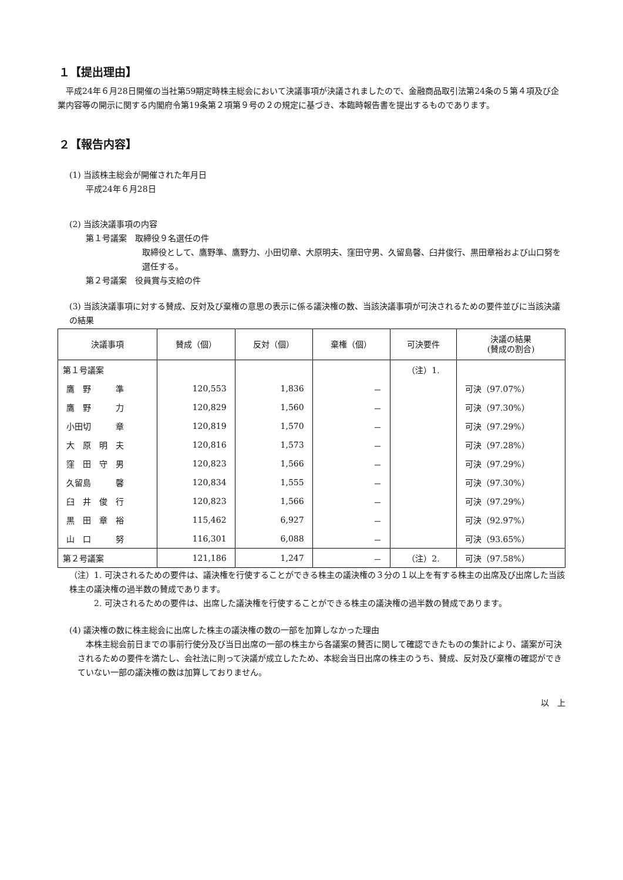１【提出理由】
　平成24年６月28日開催の当社第59期定時株主総会において決議事項が決議されましたので、金融商品取引法第24条の５第４項及び企業内容等の開示に関する内閣府令第19条第２項第９号の２の規定に基づき、本臨時報告書を提出するものであります。
２【報告内容】
(1) 当該株主総会が開催された年月日
平成24年６月28日
(2) 当該決議事項の内容
第１号議案　取締役９名選任の件
取締役として、鷹野準、鷹野力、小田切章、大原明夫、窪田守男、久留島馨、臼井俊行、黒田章裕および山口努を選任する。
第２号議案　役員賞与支給の件
(3) 当該決議事項に対する賛成、反対及び棄権の意思の表示に係る議決権の数、当該決議事項が可決されるための要件並びに当該決議の結果
| 決議事項 | 賛成（個） | 反対（個） | 棄権（個） | 可決要件 | 決議の結果 (賛成の割合) |
| --- | --- | --- | --- | --- | --- |
| 第１号議案 | | | | （注）1. | |
| 鷹 野 準 | 120,553 | 1,836 | － | | 可決（97.07%） |
| 鷹 野 力 | 120,829 | 1,560 | － | | 可決（97.30%） |
| 小田切 章 | 120,819 | 1,570 | － | | 可決（97.29%） |
| 大 原 明 夫 | 120,816 | 1,573 | － | | 可決（97.28%） |
| 窪 田 守 男 | 120,823 | 1,566 | － | | 可決（97.29%） |
| 久留島 馨 | 120,834 | 1,555 | － | | 可決（97.30%） |
| 臼 井 俊 行 | 120,823 | 1,566 | － | | 可決（97.29%） |
| 黒 田 章 裕 | 115,462 | 6,927 | － | | 可決（92.97%） |
| 山 口 努 | 116,301 | 6,088 | － | | 可決（93.65%） |
| 第２号議案 | 121,186 | 1,247 | － | （注）2. | 可決（97.58%） |
（注）1. 可決されるための要件は、議決権を行使することができる株主の議決権の３分の１以上を有する株主の出席及び出席した当該株主の議決権の過半数の賛成であります。
2. 可決されるための要件は、出席した議決権を行使することができる株主の議決権の過半数の賛成であります。
(4) 議決権の数に株主総会に出席した株主の議決権の数の一部を加算しなかった理由
　本株主総会前日までの事前行使分及び当日出席の一部の株主から各議案の賛否に関して確認できたものの集計により、議案が可決されるための要件を満たし、会社法に則って決議が成立したため、本総会当日出席の株主のうち、賛成、反対及び棄権の確認ができていない一部の議決権の数は加算しておりません。
以　上